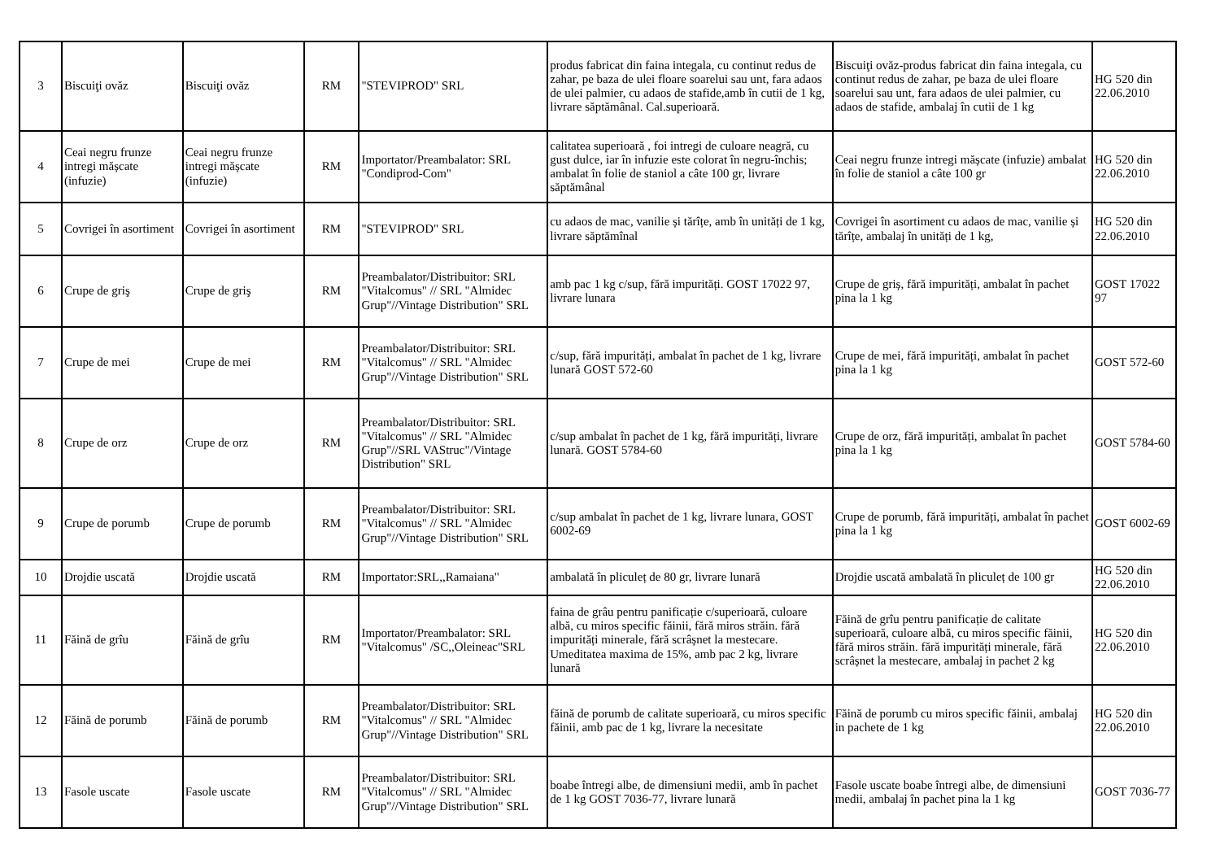| 3 | Biscuiţi ovăz | Biscuiţi ovăz | RM | "STEVIPROD" SRL | produs fabricat din faina integala, cu continut redus de zahar, pe baza de ulei floare soarelui sau unt, fara adaos de ulei palmier, cu adaos de stafide,amb în cutii de 1 kg, livrare săptămânal. Cal.superioară. | Biscuiţi ovăz-produs fabricat din faina integala, cu continut redus de zahar, pe baza de ulei floare soarelui sau unt, fara adaos de ulei palmier, cu adaos de stafide, ambalaj în cutii de 1 kg | HG 520 din 22.06.2010 |
| 4 | Ceai negru frunze intregi mășcate (infuzie) | Ceai negru frunze intregi mășcate (infuzie) | RM | Importator/Preambalator: SRL "Condiprod-Com" | calitatea superioară , foi intregi de culoare neagră, cu gust dulce, iar în infuzie este colorat în negru-închis; ambalat în folie de staniol a câte 100 gr, livrare săptămânal | Ceai negru frunze intregi mășcate (infuzie) ambalat în folie de staniol a câte 100 gr | HG 520 din 22.06.2010 |
| 5 | Covrigei în asortiment | Covrigei în asortiment | RM | "STEVIPROD" SRL | cu adaos de mac, vanilie și tărîțe, amb în unități de 1 kg, livrare săptămînal | Covrigei în asortiment cu adaos de mac, vanilie și tărîțe, ambalaj în unități de 1 kg, | HG 520 din 22.06.2010 |
| 6 | Crupe de griş | Crupe de griş | RM | Preambalator/Distribuitor: SRL "Vitalcomus" // SRL "Almidec Grup"//Vintage Distribution" SRL | amb pac 1 kg c/sup, fără impurități. GOST 17022 97, livrare lunara | Crupe de griș, fără impurități, ambalat în pachet pina la 1 kg | GOST 17022 97 |
| 7 | Crupe de mei | Crupe de mei | RM | Preambalator/Distribuitor: SRL "Vitalcomus" // SRL "Almidec Grup"//Vintage Distribution" SRL | c/sup, fără impurități, ambalat în pachet de 1 kg, livrare lunară GOST 572-60 | Crupe de mei, fără impurități, ambalat în pachet pina la 1 kg | GOST 572-60 |
| 8 | Crupe de orz | Crupe de orz | RM | Preambalator/Distribuitor: SRL "Vitalcomus" // SRL "Almidec Grup"//SRL VAStruc"/Vintage Distribution" SRL | c/sup ambalat în pachet de 1 kg, fără impurități, livrare lunară. GOST 5784-60 | Crupe de orz, fără impurități, ambalat în pachet pina la 1 kg | GOST 5784-60 |
| 9 | Crupe de porumb | Crupe de porumb | RM | Preambalator/Distribuitor: SRL "Vitalcomus" // SRL "Almidec Grup"//Vintage Distribution" SRL | c/sup ambalat în pachet de 1 kg, livrare lunara, GOST 6002-69 | Crupe de porumb, fără impurități, ambalat în pachet pina la 1 kg | GOST 6002-69 |
| 10 | Drojdie uscată | Drojdie uscată | RM | Importator:SRL,,Ramaiana" | ambalată în pliculeț de 80 gr, livrare lunară | Drojdie uscată ambalată în pliculeț de 100 gr | HG 520 din 22.06.2010 |
| 11 | Făină de grîu | Făină de grîu | RM | Importator/Preambalator: SRL "Vitalcomus" /SC,,Oleineac"SRL | faina de grâu pentru panificație c/superioară, culoare albă, cu miros specific făinii, fără miros străin. fără impurități minerale, fără scrâșnet la mestecare. Umeditatea maxima de 15%, amb pac 2 kg, livrare lunară | Făină de grîu pentru panificație de calitate superioară, culoare albă, cu miros specific făinii, fără miros străin. fără impurități minerale, fără scrâșnet la mestecare, ambalaj in pachet 2 kg | HG 520 din 22.06.2010 |
| 12 | Făină de porumb | Făină de porumb | RM | Preambalator/Distribuitor: SRL "Vitalcomus" // SRL "Almidec Grup"//Vintage Distribution" SRL | făină de porumb de calitate superioară, cu miros specific făinii, amb pac de 1 kg, livrare la necesitate | Făină de porumb cu miros specific făinii, ambalaj in pachete de 1 kg | HG 520 din 22.06.2010 |
| 13 | Fasole uscate | Fasole uscate | RM | Preambalator/Distribuitor: SRL "Vitalcomus" // SRL "Almidec Grup"//Vintage Distribution" SRL | boabe întregi albe, de dimensiuni medii, amb în pachet de 1 kg GOST 7036-77, livrare lunară | Fasole uscate boabe întregi albe, de dimensiuni medii, ambalaj în pachet pina la 1 kg | GOST 7036-77 |